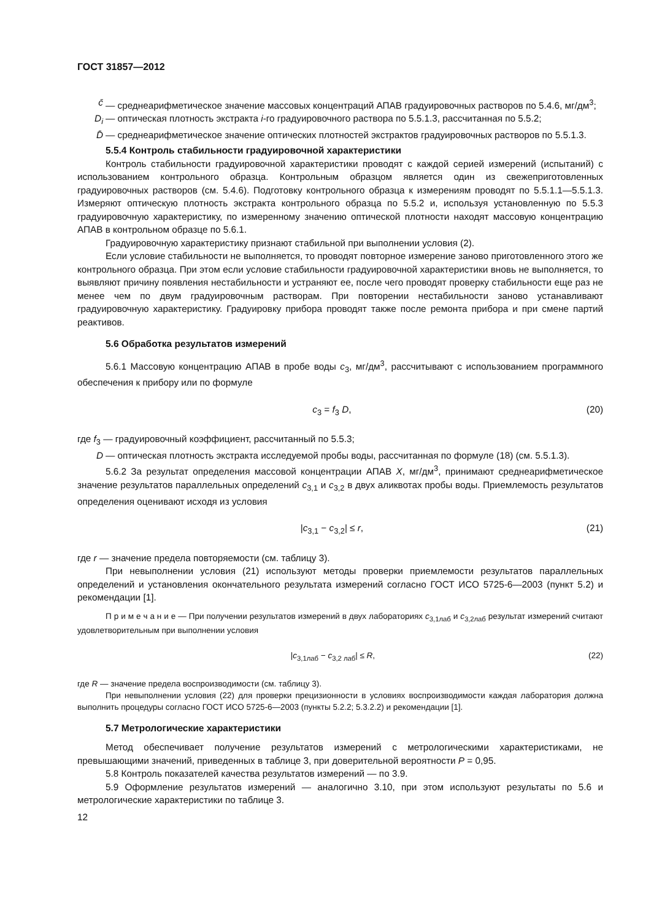ГОСТ 31857—2012
c̄ — среднеарифметическое значение массовых концентраций АПАВ градуировочных растворов по 5.4.6, мг/дм<sup>3</sup>;
D<sub>i</sub> — оптическая плотность экстракта i-го градуировочного раствора по 5.5.1.3, рассчитанная по 5.5.2;
D̄ — среднеарифметическое значение оптических плотностей экстрактов градуировочных растворов по 5.5.1.3.
5.5.4 Контроль стабильности градуировочной характеристики
Контроль стабильности градуировочной характеристики проводят с каждой серией измерений (испытаний) с использованием контрольного образца. Контрольным образцом является один из свежеприготовленных градуировочных растворов (см. 5.4.6). Подготовку контрольного образца к измерениям проводят по 5.5.1.1—5.5.1.3. Измеряют оптическую плотность экстракта контрольного образца по 5.5.2 и, используя установленную по 5.5.3 градуировочную характеристику, по измеренному значению оптической плотности находят массовую концентрацию АПАВ в контрольном образце по 5.6.1.
Градуировочную характеристику признают стабильной при выполнении условия (2).
Если условие стабильности не выполняется, то проводят повторное измерение заново приготовленного этого же контрольного образца. При этом если условие стабильности градуировочной характеристики вновь не выполняется, то выявляют причину появления нестабильности и устраняют ее, после чего проводят проверку стабильности еще раз не менее чем по двум градуировочным растворам. При повторении нестабильности заново устанавливают градуировочную характеристику. Градуировку прибора проводят также после ремонта прибора и при смене партий реактивов.
5.6 Обработка результатов измерений
5.6.1 Массовую концентрацию АПАВ в пробе воды c<sub>3</sub>, мг/дм<sup>3</sup>, рассчитывают с использованием программного обеспечения к прибору или по формуле
c<sub>3</sub> = f<sub>3</sub> D, (20)
где f<sub>3</sub> — градуировочный коэффициент, рассчитанный по 5.5.3;
D — оптическая плотность экстракта исследуемой пробы воды, рассчитанная по формуле (18) (см. 5.5.1.3).
5.6.2 За результат определения массовой концентрации АПАВ X, мг/дм<sup>3</sup>, принимают среднеарифметическое значение результатов параллельных определений c<sub>3,1</sub> и c<sub>3,2</sub> в двух аликвотах пробы воды. Приемлемость результатов определения оценивают исходя из условия
|c<sub>3,1</sub> − c<sub>3,2</sub>| ≤ r, (21)
где r — значение предела повторяемости (см. таблицу 3).
При невыполнении условия (21) используют методы проверки приемлемости результатов параллельных определений и установления окончательного результата измерений согласно ГОСТ ИСО 5725-6—2003 (пункт 5.2) и рекомендации [1].
П р и м е ч а н и е — При получении результатов измерений в двух лабораториях c<sub>3,1лаб</sub> и c<sub>3,2лаб</sub> результат измерений считают удовлетворительным при выполнении условия
|c<sub>3,1лаб</sub> − c<sub>3,2 лаб</sub>| ≤ R, (22)
где R — значение предела воспроизводимости (см. таблицу 3).
При невыполнении условия (22) для проверки прецизионности в условиях воспроизводимости каждая лаборатория должна выполнить процедуры согласно ГОСТ ИСО 5725-6—2003 (пункты 5.2.2; 5.3.2.2) и рекомендации [1].
5.7 Метрологические характеристики
Метод обеспечивает получение результатов измерений с метрологическими характеристиками, не превышающими значений, приведенных в таблице 3, при доверительной вероятности P = 0,95.
5.8 Контроль показателей качества результатов измерений — по 3.9.
5.9 Оформление результатов измерений — аналогично 3.10, при этом используют результаты по 5.6 и метрологические характеристики по таблице 3.
12